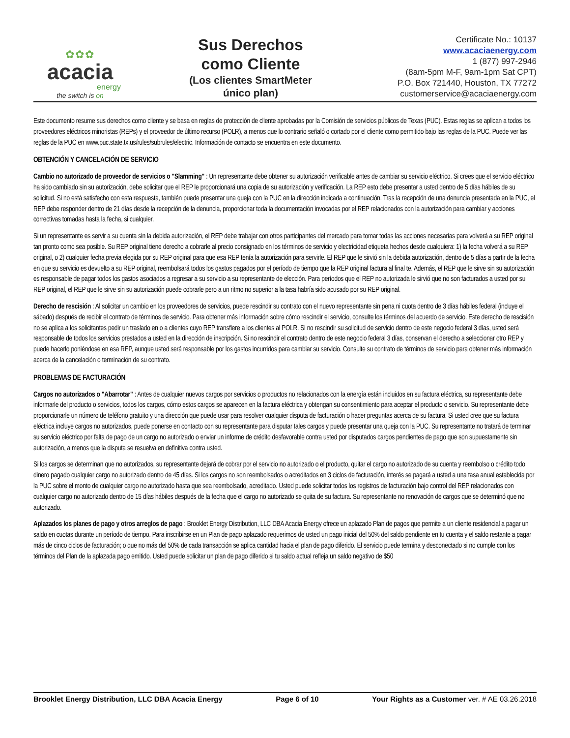✿✿✿
acacia
energy
the switch is on
Sus Derechos
como Cliente
(Los clientes SmartMeter
único plan)
Certificate No.: 10137
www.acaciaenergy.com
1 (877) 997-2946
(8am-5pm M-F, 9am-1pm Sat CPT)
P.O. Box 721440, Houston, TX 77272
customerservice@acaciaenergy.com
Este documento resume sus derechos como cliente y se basa en reglas de protección de cliente aprobadas por la Comisión de servicios públicos de Texas (PUC). Estas reglas se aplican a todos los proveedores eléctricos minoristas (REPs) y el proveedor de último recurso (POLR), a menos que lo contrario señaló o cortado por el cliente como permitido bajo las reglas de la PUC. Puede ver las reglas de la PUC en www.puc.state.tx.us/rules/subrules/electric. Información de contacto se encuentra en este documento.
OBTENCIÓN Y CANCELACIÓN DE SERVICIO
Cambio no autorizado de proveedor de servicios o "Slamming" : Un representante debe obtener su autorización verificable antes de cambiar su servicio eléctrico. Si crees que el servicio eléctrico ha sido cambiado sin su autorización, debe solicitar que el REP le proporcionará una copia de su autorización y verificación. La REP esto debe presentar a usted dentro de 5 días hábiles de su solicitud. Si no está satisfecho con esta respuesta, también puede presentar una queja con la PUC en la dirección indicada a continuación. Tras la recepción de una denuncia presentada en la PUC, el REP debe responder dentro de 21 días desde la recepción de la denuncia, proporcionar toda la documentación invocadas por el REP relacionados con la autorización para cambiar y acciones correctivas tomadas hasta la fecha, si cualquier.
Si un representante es servir a su cuenta sin la debida autorización, el REP debe trabajar con otros participantes del mercado para tomar todas las acciones necesarias para volverá a su REP original tan pronto como sea posible. Su REP original tiene derecho a cobrarle al precio consignado en los términos de servicio y electricidad etiqueta hechos desde cualquiera: 1) la fecha volverá a su REP original, o 2) cualquier fecha previa elegida por su REP original para que esa REP tenía la autorización para servirle. El REP que le sirvió sin la debida autorización, dentro de 5 días a partir de la fecha en que su servicio es devuelto a su REP original, reembolsará todos los gastos pagados por el período de tiempo que la REP original factura al final te. Además, el REP que le sirve sin su autorización es responsable de pagar todos los gastos asociados a regresar a su servicio a su representante de elección. Para períodos que el REP no autorizada le sirvió que no son facturados a usted por su REP original, el REP que le sirve sin su autorización puede cobrarle pero a un ritmo no superior a la tasa habría sido acusado por su REP original.
Derecho de rescisión : Al solicitar un cambio en los proveedores de servicios, puede rescindir su contrato con el nuevo representante sin pena ni cuota dentro de 3 días hábiles federal (incluye el sábado) después de recibir el contrato de términos de servicio. Para obtener más información sobre cómo rescindir el servicio, consulte los términos del acuerdo de servicio. Este derecho de rescisión no se aplica a los solicitantes pedir un traslado en o a clientes cuyo REP transfiere a los clientes al POLR. Si no rescindir su solicitud de servicio dentro de este negocio federal 3 días, usted será responsable de todos los servicios prestados a usted en la dirección de inscripción. Si no rescindir el contrato dentro de este negocio federal 3 días, conservan el derecho a seleccionar otro REP y puede hacerlo poniéndose en esa REP, aunque usted será responsable por los gastos incurridos para cambiar su servicio. Consulte su contrato de términos de servicio para obtener más información acerca de la cancelación o terminación de su contrato.
PROBLEMAS DE FACTURACIÓN
Cargos no autorizados o "Abarrotar" : Antes de cualquier nuevos cargos por servicios o productos no relacionados con la energía están incluidos en su factura eléctrica, su representante debe informarle del producto o servicios, todos los cargos, cómo estos cargos se aparecen en la factura eléctrica y obtengan su consentimiento para aceptar el producto o servicio. Su representante debe proporcionarle un número de teléfono gratuito y una dirección que puede usar para resolver cualquier disputa de facturación o hacer preguntas acerca de su factura. Si usted cree que su factura eléctrica incluye cargos no autorizados, puede ponerse en contacto con su representante para disputar tales cargos y puede presentar una queja con la PUC. Su representante no tratará de terminar su servicio eléctrico por falta de pago de un cargo no autorizado o enviar un informe de crédito desfavorable contra usted por disputados cargos pendientes de pago que son supuestamente sin autorización, a menos que la disputa se resuelva en definitiva contra usted.
Si los cargos se determinan que no autorizados, su representante dejará de cobrar por el servicio no autorizado o el producto, quitar el cargo no autorizado de su cuenta y reembolso o crédito todo dinero pagado cualquier cargo no autorizado dentro de 45 días. Si los cargos no son reembolsados o acreditados en 3 ciclos de facturación, interés se pagará a usted a una tasa anual establecida por la PUC sobre el monto de cualquier cargo no autorizado hasta que sea reembolsado, acreditado. Usted puede solicitar todos los registros de facturación bajo control del REP relacionados con cualquier cargo no autorizado dentro de 15 días hábiles después de la fecha que el cargo no autorizado se quita de su factura. Su representante no renovación de cargos que se determinó que no autorizado.
Aplazados los planes de pago y otros arreglos de pago : Brooklet Energy Distribution, LLC DBA Acacia Energy ofrece un aplazado Plan de pagos que permite a un cliente residencial a pagar un saldo en cuotas durante un período de tiempo. Para inscribirse en un Plan de pago aplazado requerimos de usted un pago inicial del 50% del saldo pendiente en tu cuenta y el saldo restante a pagar más de cinco ciclos de facturación; o que no más del 50% de cada transacción se aplica cantidad hacia el plan de pago diferido. El servicio puede termina y desconectado si no cumple con los términos del Plan de la aplazada pago emitido. Usted puede solicitar un plan de pago diferido si tu saldo actual refleja un saldo negativo de $50
Brooklet Energy Distribution, LLC DBA Acacia Energy Page 6 of 10 Your Rights as a Customer ver. # AE 03.26.2018